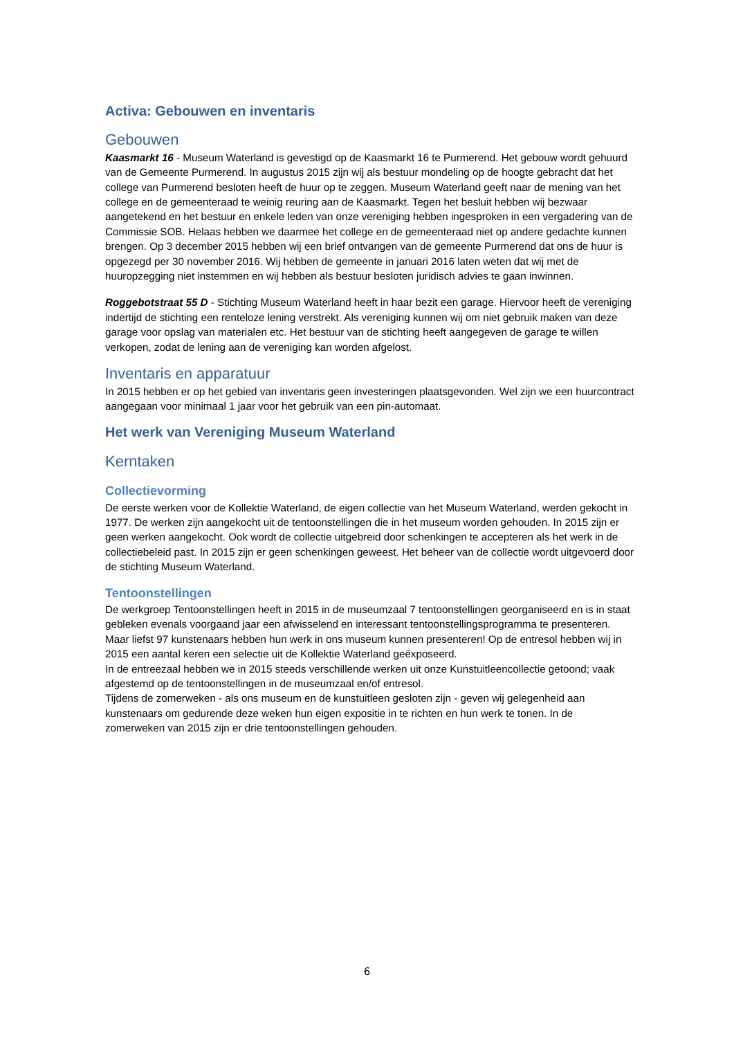Activa: Gebouwen en inventaris
Gebouwen
Kaasmarkt 16 - Museum Waterland is gevestigd op de Kaasmarkt 16 te Purmerend. Het gebouw wordt gehuurd van de Gemeente Purmerend. In augustus 2015 zijn wij als bestuur mondeling op de hoogte gebracht dat het college van Purmerend besloten heeft de huur op te zeggen. Museum Waterland geeft naar de mening van het college en de gemeenteraad te weinig reuring aan de Kaasmarkt. Tegen het besluit hebben wij bezwaar aangetekend en het bestuur en enkele leden van onze vereniging hebben ingesproken in een vergadering van de Commissie SOB. Helaas hebben we daarmee het college en de gemeenteraad niet op andere gedachte kunnen brengen. Op 3 december 2015 hebben wij een brief ontvangen van de gemeente Purmerend dat ons de huur is opgezegd per 30 november 2016. Wij hebben de gemeente in januari 2016 laten weten dat wij met de huuropzegging niet instemmen en wij hebben als bestuur besloten juridisch advies te gaan inwinnen.
Roggebotstraat 55 D - Stichting Museum Waterland heeft in haar bezit een garage. Hiervoor heeft de vereniging indertijd de stichting een renteloze lening verstrekt. Als vereniging kunnen wij om niet gebruik maken van deze garage voor opslag van materialen etc. Het bestuur van de stichting heeft aangegeven de garage te willen verkopen, zodat de lening aan de vereniging kan worden afgelost.
Inventaris en apparatuur
In 2015 hebben er op het gebied van inventaris geen investeringen plaatsgevonden. Wel zijn we een huurcontract aangegaan voor minimaal 1 jaar voor het gebruik van een pin-automaat.
Het werk van Vereniging Museum Waterland
Kerntaken
Collectievorming
De eerste werken voor de Kollektie Waterland, de eigen collectie van het Museum Waterland, werden gekocht in 1977. De werken zijn aangekocht uit de tentoonstellingen die in het museum worden gehouden. In 2015 zijn er geen werken aangekocht. Ook wordt de collectie uitgebreid door schenkingen te accepteren als het werk in de collectiebeleid past. In 2015 zijn er geen schenkingen geweest. Het beheer van de collectie wordt uitgevoerd door de stichting Museum Waterland.
Tentoonstellingen
De werkgroep Tentoonstellingen heeft in 2015 in de museumzaal 7 tentoonstellingen georganiseerd en is in staat gebleken evenals voorgaand jaar een afwisselend en interessant tentoonstellingsprogramma te presenteren. Maar liefst 97 kunstenaars hebben hun werk in ons museum kunnen presenteren! Op de entresol hebben wij in 2015 een aantal keren een selectie uit de Kollektie Waterland geëxposeerd.
In de entreezaal hebben we in 2015 steeds verschillende werken uit onze Kunstuitleencollectie getoond; vaak afgestemd op de tentoonstellingen in de museumzaal en/of entresol.
Tijdens de zomerweken - als ons museum en de kunstuitleen gesloten zijn - geven wij gelegenheid aan kunstenaars om gedurende deze weken hun eigen expositie in te richten en hun werk te tonen. In de zomerweken van 2015 zijn er drie tentoonstellingen gehouden.
6